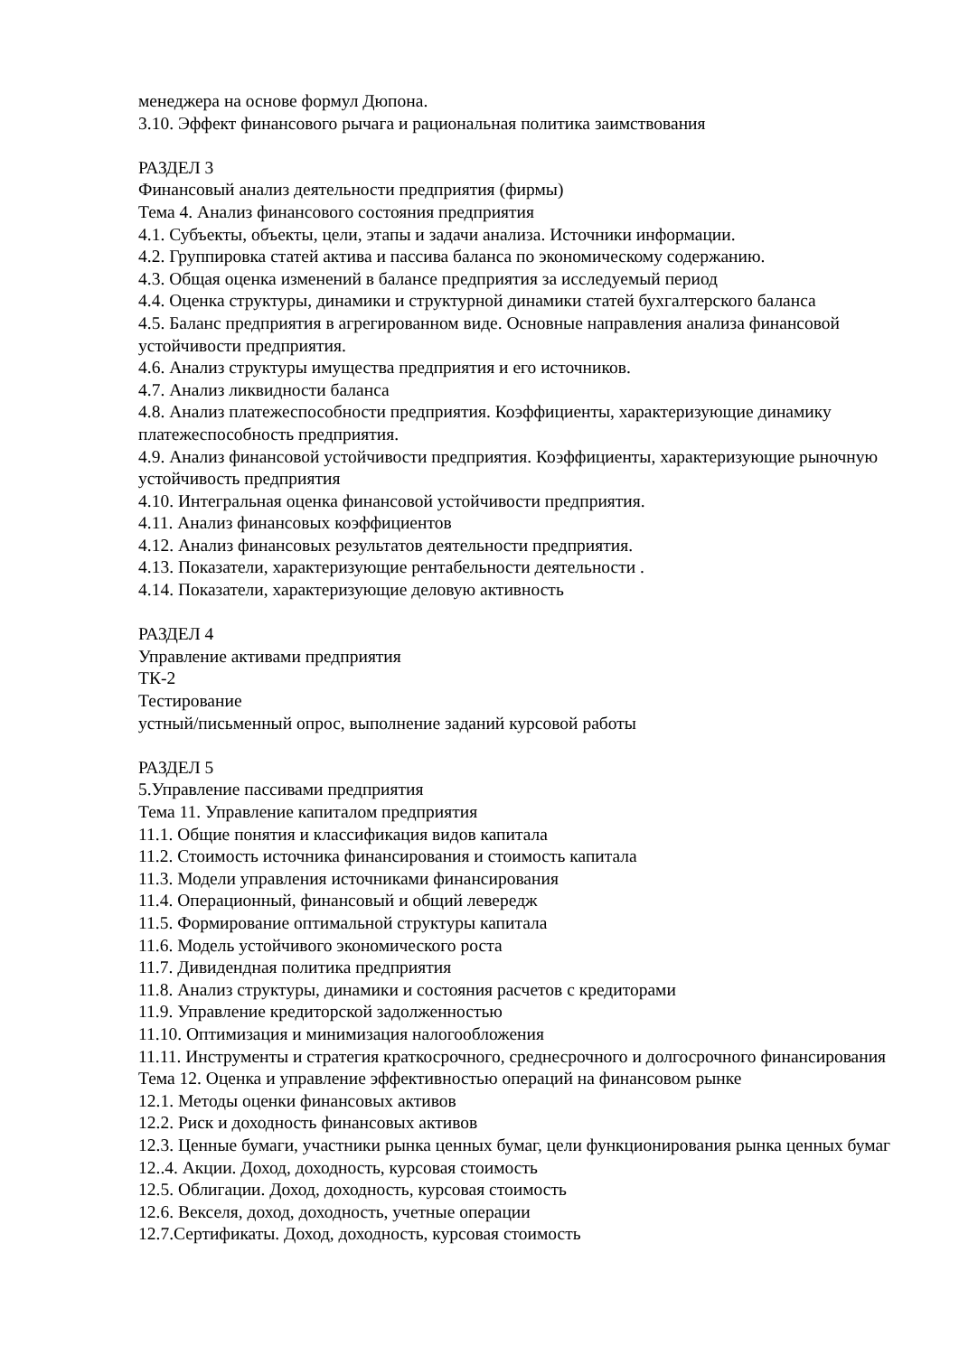менеджера на основе формул Дюпона.
3.10. Эффект финансового рычага и рациональная политика заимствования
РАЗДЕЛ 3
Финансовый анализ деятельности предприятия (фирмы)
Тема 4. Анализ финансового состояния предприятия
4.1. Субъекты, объекты, цели, этапы и задачи анализа. Источники информации.
4.2. Группировка статей актива и пассива баланса по экономическому содержанию.
4.3. Общая оценка изменений в балансе предприятия за исследуемый период
4.4. Оценка структуры, динамики и структурной динамики статей бухгалтерского баланса
4.5. Баланс предприятия в агрегированном виде. Основные направления анализа финансовой устойчивости предприятия.
4.6. Анализ структуры имущества предприятия и его источников.
4.7. Анализ ликвидности баланса
4.8. Анализ платежеспособности предприятия. Коэффициенты, характеризующие динамику платежеспособность предприятия.
4.9. Анализ финансовой устойчивости предприятия. Коэффициенты, характеризующие рыночную устойчивость предприятия
4.10. Интегральная оценка финансовой устойчивости предприятия.
4.11. Анализ финансовых коэффициентов
4.12. Анализ финансовых результатов деятельности предприятия.
4.13. Показатели, характеризующие рентабельности деятельности .
4.14. Показатели, характеризующие деловую активность
РАЗДЕЛ 4
Управление активами предприятия
ТК-2
Тестирование
устный/письменный опрос, выполнение заданий курсовой работы
РАЗДЕЛ 5
5.Управление пассивами предприятия
Тема 11. Управление капиталом предприятия
11.1. Общие понятия и классификация видов капитала
11.2. Стоимость источника финансирования и стоимость капитала
11.3. Модели управления источниками финансирования
11.4. Операционный, финансовый и общий левередж
11.5. Формирование оптимальной структуры капитала
11.6. Модель устойчивого экономического роста
11.7. Дивидендная политика предприятия
11.8. Анализ структуры, динамики и состояния расчетов с кредиторами
11.9. Управление кредиторской задолженностью
11.10. Оптимизация и минимизация налогообложения
11.11. Инструменты и стратегия краткосрочного, среднесрочного и долгосрочного финансирования
Тема 12. Оценка и управление эффективностью операций на финансовом рынке
12.1. Методы оценки финансовых активов
12.2. Риск и доходность финансовых активов
12.3. Ценные бумаги, участники рынка ценных бумаг, цели функционирования рынка ценных бумаг
12..4. Акции. Доход, доходность, курсовая стоимость
12.5. Облигации. Доход, доходность, курсовая стоимость
12.6. Векселя, доход, доходность, учетные операции
12.7.Сертификаты. Доход, доходность, курсовая стоимость